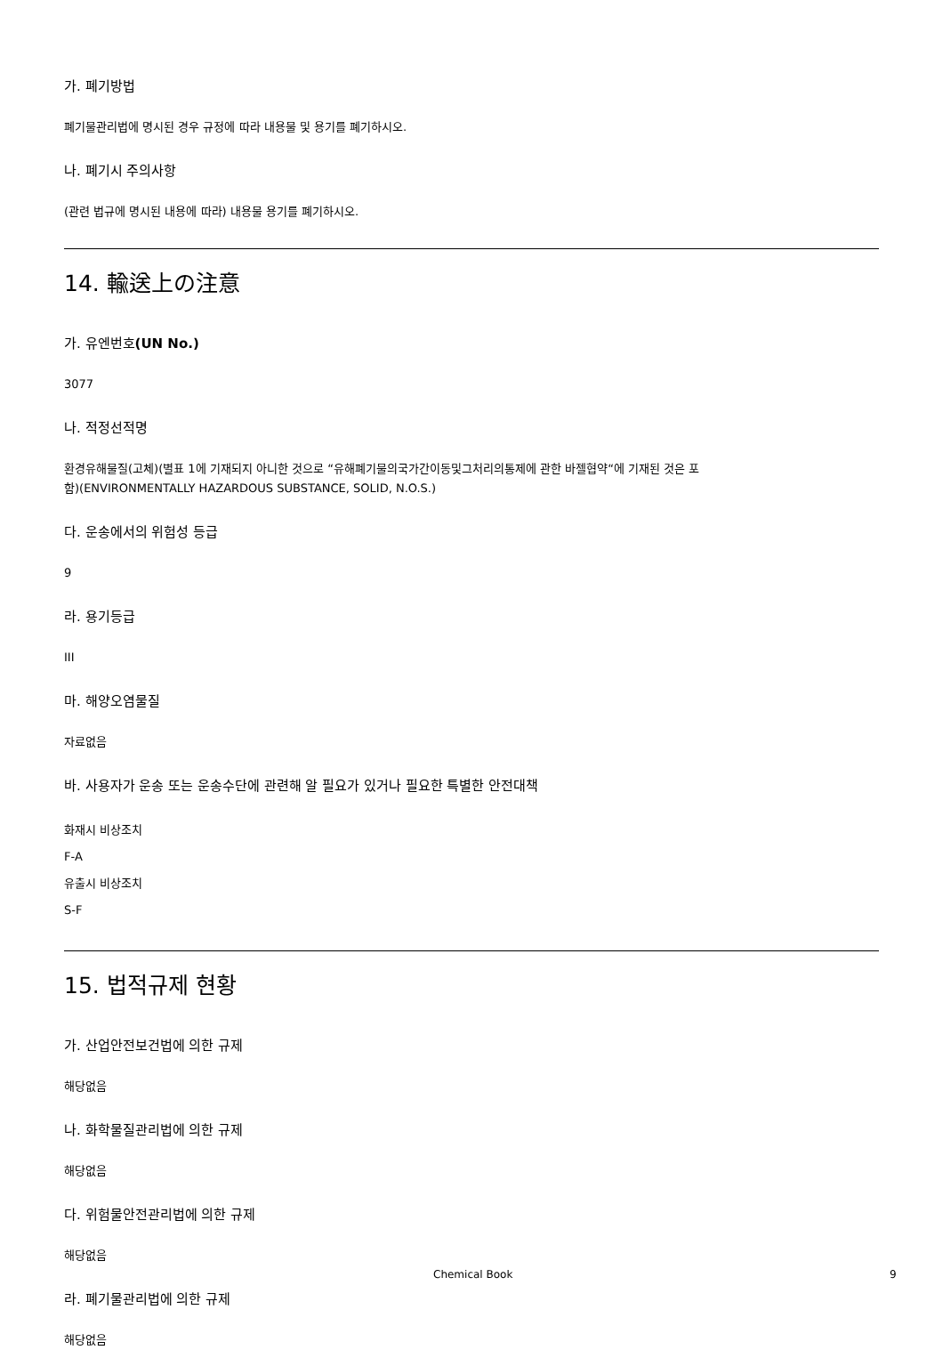가. 폐기방법
폐기물관리법에 명시된 경우 규정에 따라 내용물 및 용기를 폐기하시오.
나. 폐기시 주의사항
(관련 법규에 명시된 내용에 따라) 내용물 용기를 폐기하시오.
14. 輸送上の注意
가. 유엔번호(UN No.)
3077
나. 적정선적명
환경유해물질(고체)(별표 1에 기재되지 아니한 것으로 “유해폐기물의국가간이동및그처리의통제에 관한 바젤협약“에 기재된 것은 포
함)(ENVIRONMENTALLY HAZARDOUS SUBSTANCE, SOLID, N.O.S.)
다. 운송에서의 위험성 등급
9
라. 용기등급
III
마. 해양오염물질
자료없음
바. 사용자가 운송 또는 운송수단에 관련해 알 필요가 있거나 필요한 특별한 안전대책
화재시 비상조치
F-A
유출시 비상조치
S-F
15. 법적규제 현황
가. 산업안전보건법에 의한 규제
해당없음
나. 화학물질관리법에 의한 규제
해당없음
다. 위험물안전관리법에 의한 규제
해당없음
라. 폐기물관리법에 의한 규제
해당없음
Chemical Book 9